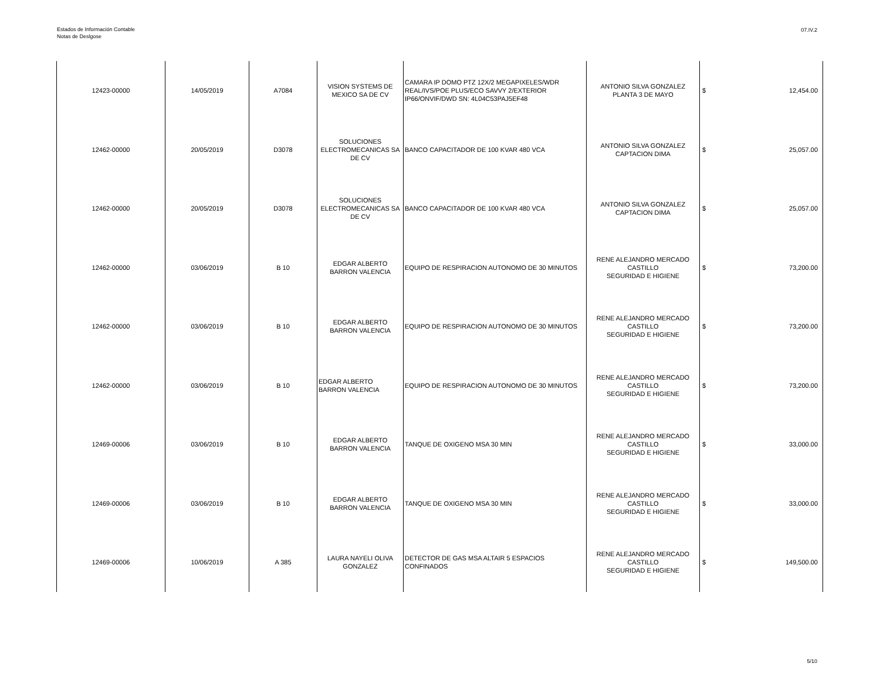Estados de Información Contable
Notas de Deslgose
07.IV.2
| 12423-00000 | 14/05/2019 | A7084 | VISION SYSTEMS DE MEXICO SA DE CV | CAMARA IP DOMO PTZ 12X/2 MEGAPIXELES/WDR REAL/IVS/POE PLUS/ECO SAVVY 2/EXTERIOR IP66/ONVIF/DWD SN: 4L04C53PAJ5EF48 | ANTONIO SILVA GONZALEZ PLANTA 3 DE MAYO | $ | 12,454.00 |
| 12462-00000 | 20/05/2019 | D3078 | SOLUCIONES ELECTROMECANICAS SA DE CV | BANCO CAPACITADOR DE 100 KVAR 480 VCA | ANTONIO SILVA GONZALEZ CAPTACION DIMA | $ | 25,057.00 |
| 12462-00000 | 20/05/2019 | D3078 | SOLUCIONES ELECTROMECANICAS SA DE CV | BANCO CAPACITADOR DE 100 KVAR 480 VCA | ANTONIO SILVA GONZALEZ CAPTACION DIMA | $ | 25,057.00 |
| 12462-00000 | 03/06/2019 | B 10 | EDGAR ALBERTO BARRON VALENCIA | EQUIPO DE RESPIRACION AUTONOMO DE 30 MINUTOS | RENE ALEJANDRO MERCADO CASTILLO SEGURIDAD E HIGIENE | $ | 73,200.00 |
| 12462-00000 | 03/06/2019 | B 10 | EDGAR ALBERTO BARRON VALENCIA | EQUIPO DE RESPIRACION AUTONOMO DE 30 MINUTOS | RENE ALEJANDRO MERCADO CASTILLO SEGURIDAD E HIGIENE | $ | 73,200.00 |
| 12462-00000 | 03/06/2019 | B 10 | EDGAR ALBERTO BARRON VALENCIA | EQUIPO DE RESPIRACION AUTONOMO DE 30 MINUTOS | RENE ALEJANDRO MERCADO CASTILLO SEGURIDAD E HIGIENE | $ | 73,200.00 |
| 12469-00006 | 03/06/2019 | B 10 | EDGAR ALBERTO BARRON VALENCIA | TANQUE DE OXIGENO MSA 30 MIN | RENE ALEJANDRO MERCADO CASTILLO SEGURIDAD E HIGIENE | $ | 33,000.00 |
| 12469-00006 | 03/06/2019 | B 10 | EDGAR ALBERTO BARRON VALENCIA | TANQUE DE OXIGENO MSA 30 MIN | RENE ALEJANDRO MERCADO CASTILLO SEGURIDAD E HIGIENE | $ | 33,000.00 |
| 12469-00006 | 10/06/2019 | A 385 | LAURA NAYELI OLIVA GONZALEZ | DETECTOR DE GAS MSA ALTAIR 5 ESPACIOS CONFINADOS | RENE ALEJANDRO MERCADO CASTILLO SEGURIDAD E HIGIENE | $ | 149,500.00 |
5/10